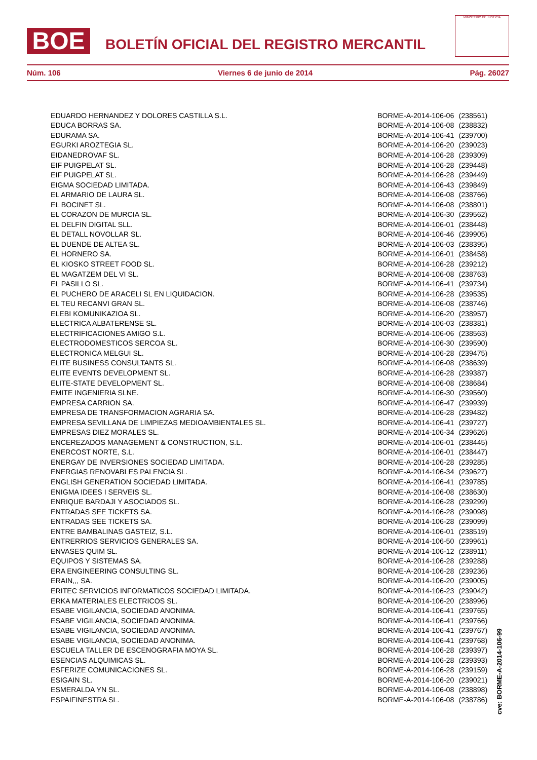BOE
BOLETÍN OFICIAL DEL REGISTRO MERCANTIL
MINISTERIO DE JUSTICIA
Núm. 106 Viernes 6 de junio de 2014 Pág. 26027
| EDUARDO HERNANDEZ Y DOLORES CASTILLA S.L. | BORME-A-2014-106-06 | (238561) |
| EDUCA BORRAS SA. | BORME-A-2014-106-08 | (238832) |
| EDURAMA SA. | BORME-A-2014-106-41 | (239700) |
| EGURKI AROZTEGIA SL. | BORME-A-2014-106-20 | (239023) |
| EIDANEDROVAF SL. | BORME-A-2014-106-28 | (239309) |
| EIF PUIGPELAT SL. | BORME-A-2014-106-28 | (239448) |
| EIF PUIGPELAT SL. | BORME-A-2014-106-28 | (239449) |
| EIGMA SOCIEDAD LIMITADA. | BORME-A-2014-106-43 | (239849) |
| EL ARMARIO DE LAURA SL. | BORME-A-2014-106-08 | (238766) |
| EL BOCINET SL. | BORME-A-2014-106-08 | (238801) |
| EL CORAZON DE MURCIA SL. | BORME-A-2014-106-30 | (239562) |
| EL DELFIN DIGITAL SLL. | BORME-A-2014-106-01 | (238448) |
| EL DETALL NOVOLLAR SL. | BORME-A-2014-106-46 | (239905) |
| EL DUENDE DE ALTEA SL. | BORME-A-2014-106-03 | (238395) |
| EL HORNERO SA. | BORME-A-2014-106-01 | (238458) |
| EL KIOSKO STREET FOOD SL. | BORME-A-2014-106-28 | (239212) |
| EL MAGATZEM DEL VI SL. | BORME-A-2014-106-08 | (238763) |
| EL PASILLO SL. | BORME-A-2014-106-41 | (239734) |
| EL PUCHERO DE ARACELI SL EN LIQUIDACION. | BORME-A-2014-106-28 | (239535) |
| EL TEU RECANVI GRAN SL. | BORME-A-2014-106-08 | (238746) |
| ELEBI KOMUNIKAZIOA SL. | BORME-A-2014-106-20 | (238957) |
| ELECTRICA ALBATERENSE SL. | BORME-A-2014-106-03 | (238381) |
| ELECTRIFICACIONES AMIGO S.L. | BORME-A-2014-106-06 | (238563) |
| ELECTRODOMESTICOS SERCOA SL. | BORME-A-2014-106-30 | (239590) |
| ELECTRONICA MELGUI SL. | BORME-A-2014-106-28 | (239475) |
| ELITE BUSINESS CONSULTANTS SL. | BORME-A-2014-106-08 | (238639) |
| ELITE EVENTS DEVELOPMENT SL. | BORME-A-2014-106-28 | (239387) |
| ELITE-STATE DEVELOPMENT SL. | BORME-A-2014-106-08 | (238684) |
| EMITE INGENIERIA SLNE. | BORME-A-2014-106-30 | (239560) |
| EMPRESA CARRION SA. | BORME-A-2014-106-47 | (239939) |
| EMPRESA DE TRANSFORMACION AGRARIA SA. | BORME-A-2014-106-28 | (239482) |
| EMPRESA SEVILLANA DE LIMPIEZAS MEDIOAMBIENTALES SL. | BORME-A-2014-106-41 | (239727) |
| EMPRESAS DIEZ MORALES SL. | BORME-A-2014-106-34 | (239626) |
| ENCEREZADOS MANAGEMENT & CONSTRUCTION, S.L. | BORME-A-2014-106-01 | (238445) |
| ENERCOST NORTE, S.L. | BORME-A-2014-106-01 | (238447) |
| ENERGAY DE INVERSIONES SOCIEDAD LIMITADA. | BORME-A-2014-106-28 | (239285) |
| ENERGIAS RENOVABLES PALENCIA SL. | BORME-A-2014-106-34 | (239627) |
| ENGLISH GENERATION SOCIEDAD LIMITADA. | BORME-A-2014-106-41 | (239785) |
| ENIGMA IDEES I SERVEIS SL. | BORME-A-2014-106-08 | (238630) |
| ENRIQUE BARDAJI Y ASOCIADOS SL. | BORME-A-2014-106-28 | (239299) |
| ENTRADAS SEE TICKETS SA. | BORME-A-2014-106-28 | (239098) |
| ENTRADAS SEE TICKETS SA. | BORME-A-2014-106-28 | (239099) |
| ENTRE BAMBALINAS GASTEIZ, S.L. | BORME-A-2014-106-01 | (238519) |
| ENTRERRIOS SERVICIOS GENERALES SA. | BORME-A-2014-106-50 | (239961) |
| ENVASES QUIM SL. | BORME-A-2014-106-12 | (238911) |
| EQUIPOS Y SISTEMAS SA. | BORME-A-2014-106-28 | (239288) |
| ERA ENGINEERING CONSULTING SL. | BORME-A-2014-106-28 | (239236) |
| ERAIN,,, SA. | BORME-A-2014-106-20 | (239005) |
| ERITEC SERVICIOS INFORMATICOS SOCIEDAD LIMITADA. | BORME-A-2014-106-23 | (239042) |
| ERKA MATERIALES ELECTRICOS SL. | BORME-A-2014-106-20 | (238996) |
| ESABE VIGILANCIA, SOCIEDAD ANONIMA. | BORME-A-2014-106-41 | (239765) |
| ESABE VIGILANCIA, SOCIEDAD ANONIMA. | BORME-A-2014-106-41 | (239766) |
| ESABE VIGILANCIA, SOCIEDAD ANONIMA. | BORME-A-2014-106-41 | (239767) |
| ESABE VIGILANCIA, SOCIEDAD ANONIMA. | BORME-A-2014-106-41 | (239768) |
| ESCUELA TALLER DE ESCENOGRAFIA MOYA SL. | BORME-A-2014-106-28 | (239397) |
| ESENCIAS ALQUIMICAS SL. | BORME-A-2014-106-28 | (239393) |
| ESFERIZE COMUNICACIONES SL. | BORME-A-2014-106-28 | (239159) |
| ESIGAIN SL. | BORME-A-2014-106-20 | (239021) |
| ESMERALDA YN SL. | BORME-A-2014-106-08 | (238898) |
| ESPAIFINESTRA SL. | BORME-A-2014-106-08 | (238786) |
cve: BORME-A-2014-106-99